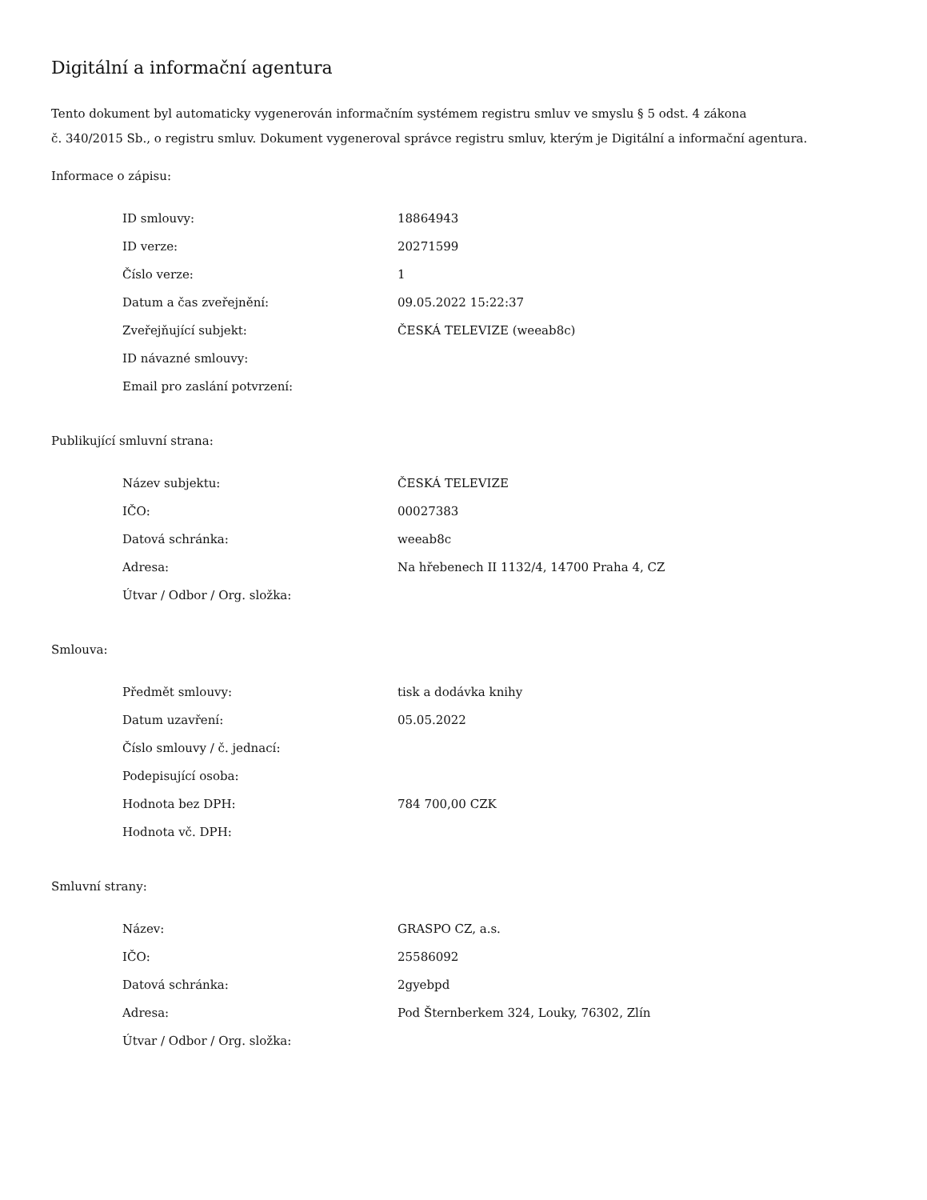Digitální a informační agentura
Tento dokument byl automaticky vygenerován informačním systémem registru smluv ve smyslu § 5 odst. 4 zákona
č. 340/2015 Sb., o registru smluv. Dokument vygeneroval správce registru smluv, kterým je Digitální a informační agentura.
Informace o zápisu:
| ID smlouvy: | 18864943 |
| ID verze: | 20271599 |
| Číslo verze: | 1 |
| Datum a čas zveřejnění: | 09.05.2022 15:22:37 |
| Zveřejňující subjekt: | ČESKÁ TELEVIZE (weeab8c) |
| ID návazné smlouvy: | |
| Email pro zaslání potvrzení: | |
Publikující smluvní strana:
| Název subjektu: | ČESKÁ TELEVIZE |
| IČO: | 00027383 |
| Datová schránka: | weeab8c |
| Adresa: | Na hřebenech II 1132/4, 14700 Praha 4, CZ |
| Útvar / Odbor / Org. složka: | |
Smlouva:
| Předmět smlouvy: | tisk a dodávka knihy |
| Datum uzavření: | 05.05.2022 |
| Číslo smlouvy / č. jednací: | |
| Podepisující osoba: | |
| Hodnota bez DPH: | 784 700,00 CZK |
| Hodnota vč. DPH: | |
Smluvní strany:
| Název: | GRASPO CZ, a.s. |
| IČO: | 25586092 |
| Datová schránka: | 2gyebpd |
| Adresa: | Pod Šternberkem 324, Louky, 76302, Zlín |
| Útvar / Odbor / Org. složka: | |